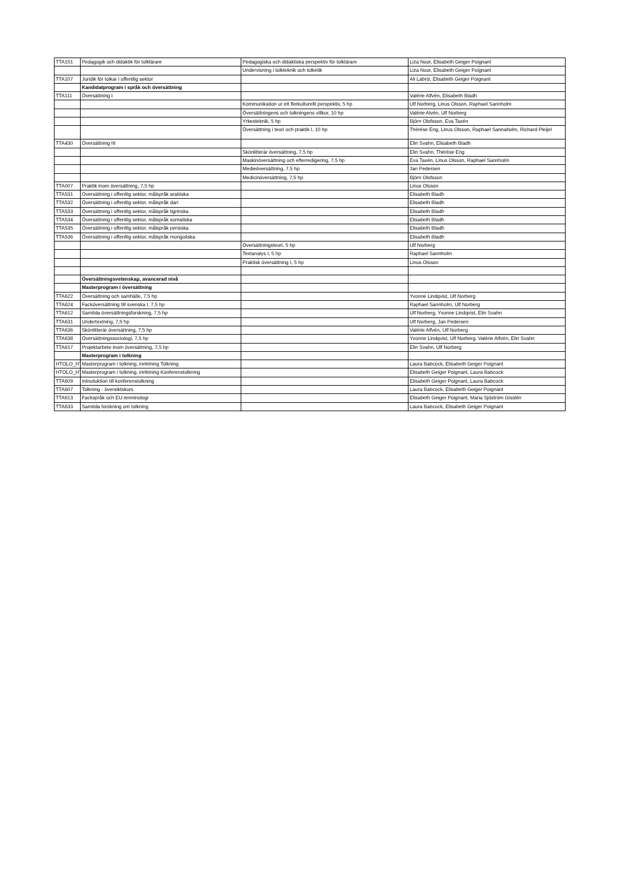| TTA151 | Pedagogik och didaktik för tolklärare | Pedagogiska och didaktiska perspektiv för tolklärare | Liza Noor, Elisabeth Geiger Poignant |
| | | Undervisning i tolkteknik och tolketik | Liza Noor, Elisabeth Geiger Poignant |
| TTA107 | Juridik för tolkar i offentlig sektor | | Ali Labriz, Elisabeth Geiger Poignant |
| | Kandidatprogram i språk och översättning | | |
| TTA111 | Översättning I | | Valérie Alfvén, Elisabeth Bladh |
| | | Kommunikation ur ett flerkulturellt perspektiv, 5 hp | Ulf Norberg, Linus Olsson, Raphael Sannholm |
| | | Översättningens och tolkningens villkor, 10 hp | Valérie Alvén, Ulf Norberg |
| | | Yrkesteknik, 5 hp | Björn Olofsson, Eva Taxén |
| | | Översättning i teori och praktik I, 10 hp | Thérèse Eng, Linus Olsson, Raphael Sannaholm, Richard Pleijel |
| TTA430 | Översättning III | | Elin Svahn, Elisabeth Bladh |
| | | Skönlitterär översättning, 7,5 hp | Elin Svahn, Thérèse Eng |
| | | Maskinöversättning och efterredigering, 7,5 hp | Eva Taxén, Linus Olsson, Raphael Sannholm |
| | | Medieöversättning, 7,5 hp | Jan Pedersen |
| | | Medicinöversättning, 7,5 hp | Björn Olofsson |
| TTA007 | Praktik inom översättning, 7,5 hp | | Linus Olsson |
| TTA531 | Översättning i offentlig sektor, målspråk arabiska | | Elisabeth Bladh |
| TTA532 | Översättning i offentlig sektor, målspråk dari | | Elisabeth Bladh |
| TTA533 | Översättning i offentlig sektor, målspråk tigrinska | | Elisabeth Bladh |
| TTA534 | Översättning i offentlig sektor, målspråk somaliska | | Elisabeth Bladh |
| TTA535 | Översättning i offentlig sektor, målspråk persiska | | Elisabeth Bladh |
| TTA536 | Översättning i offentlig sektor, målspråk mongoliska | | Elisabeth Bladh |
| | | Översättningsteori, 5 hp | Ulf Norberg |
| | | Textanalys I, 5 hp | Raphael Sannholm |
| | | Praktisk översättning I, 5 hp | Linus Olsson |
| | Översättningsvetenskap, avancerad nivå | | |
| | Masterprogram i översättning | | |
| TTA622 | Översättning och samhälle, 7,5 hp | | Yvonne Lindqvist, Ulf Norberg |
| TTA624 | Facköversättning till svenska I, 7,5 hp | | Raphael Sannholm, Ulf Norberg |
| TTA612 | Samtida översättningsforskning, 7,5 hp | | Ulf Norberg, Yvonne Lindqvist, Elin Svahn |
| TTA631 | Undertextning, 7,5 hp | | Ulf Norberg, Jan Pedersen |
| TTA636 | Skönlitterär översättning, 7,5 hp | | Valérie Alfvén, Ulf Norberg |
| TTA638 | Översättningssociologi, 7,5 hp | | Yvonne Lindqvist, Ulf Norberg, Valérie Alfvén, Elin Svahn |
| TTA617 | Projektarbete inom översättning, 7,5 hp | | Elin Svahn, Ulf Norberg |
| | Masterprogram i tolkning | | |
| HTOLO_HT | Masterprogram i tolkning, inriktning Tolkning | | Laura Babcock, Elisabeth Geiger Poignant |
| HTOLO_HT | Masterprogram i tolkning, inriktning Konferenstolkning | | Elisabeth Geiger Poignant, Laura Babcock |
| TTA609 | Introduktion till konferenstolkning | | Elisabeth Geiger Poignant, Laura Babcock |
| TTA607 | Tolkning - översiktskurs | | Laura Babcock, Elisabeth Geiger Poignant |
| TTA613 | Fackspråk och EU-terminologi | | Elisabeth Geiger Poignant, Maria Sjöström Gisslén |
| TTA633 | Samtida forskning om tolkning | | Laura Babcock, Elisabeth Geiger Poignant |